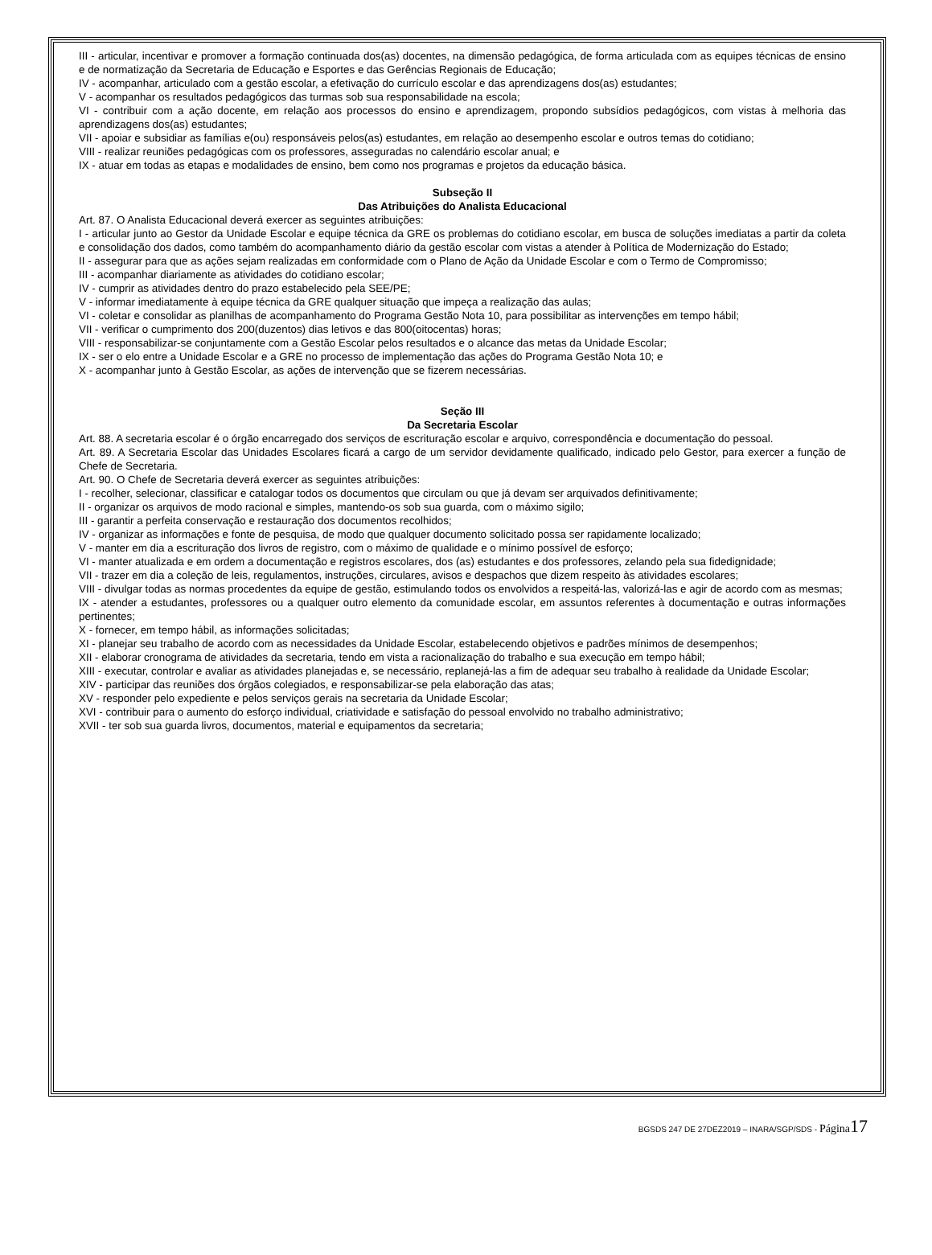III - articular, incentivar e promover a formação continuada dos(as) docentes, na dimensão pedagógica, de forma articulada com as equipes técnicas de ensino e de normatização da Secretaria de Educação e Esportes e das Gerências Regionais de Educação;
IV - acompanhar, articulado com a gestão escolar, a efetivação do currículo escolar e das aprendizagens dos(as) estudantes;
V - acompanhar os resultados pedagógicos das turmas sob sua responsabilidade na escola;
VI - contribuir com a ação docente, em relação aos processos do ensino e aprendizagem, propondo subsídios pedagógicos, com vistas à melhoria das aprendizagens dos(as) estudantes;
VII - apoiar e subsidiar as famílias e(ou) responsáveis pelos(as) estudantes, em relação ao desempenho escolar e outros temas do cotidiano;
VIII - realizar reuniões pedagógicas com os professores, asseguradas no calendário escolar anual; e
IX - atuar em todas as etapas e modalidades de ensino, bem como nos programas e projetos da educação básica.
Subseção II
Das Atribuições do Analista Educacional
Art. 87. O Analista Educacional deverá exercer as seguintes atribuições:
I - articular junto ao Gestor da Unidade Escolar e equipe técnica da GRE os problemas do cotidiano escolar, em busca de soluções imediatas a partir da coleta e consolidação dos dados, como também do acompanhamento diário da gestão escolar com vistas a atender à Política de Modernização do Estado;
II - assegurar para que as ações sejam realizadas em conformidade com o Plano de Ação da Unidade Escolar e com o Termo de Compromisso;
III - acompanhar diariamente as atividades do cotidiano escolar;
IV - cumprir as atividades dentro do prazo estabelecido pela SEE/PE;
V - informar imediatamente à equipe técnica da GRE qualquer situação que impeça a realização das aulas;
VI - coletar e consolidar as planilhas de acompanhamento do Programa Gestão Nota 10, para possibilitar as intervenções em tempo hábil;
VII - verificar o cumprimento dos 200(duzentos) dias letivos e das 800(oitocentas) horas;
VIII - responsabilizar-se conjuntamente com a Gestão Escolar pelos resultados e o alcance das metas da Unidade Escolar;
IX - ser o elo entre a Unidade Escolar e a GRE no processo de implementação das ações do Programa Gestão Nota 10; e
X - acompanhar junto à Gestão Escolar, as ações de intervenção que se fizerem necessárias.
Seção III
Da Secretaria Escolar
Art. 88. A secretaria escolar é o órgão encarregado dos serviços de escrituração escolar e arquivo, correspondência e documentação do pessoal.
Art. 89. A Secretaria Escolar das Unidades Escolares ficará a cargo de um servidor devidamente qualificado, indicado pelo Gestor, para exercer a função de Chefe de Secretaria.
Art. 90. O Chefe de Secretaria deverá exercer as seguintes atribuições:
I - recolher, selecionar, classificar e catalogar todos os documentos que circulam ou que já devam ser arquivados definitivamente;
II - organizar os arquivos de modo racional e simples, mantendo-os sob sua guarda, com o máximo sigilo;
III - garantir a perfeita conservação e restauração dos documentos recolhidos;
IV - organizar as informações e fonte de pesquisa, de modo que qualquer documento solicitado possa ser rapidamente localizado;
V - manter em dia a escrituração dos livros de registro, com o máximo de qualidade e o mínimo possível de esforço;
VI - manter atualizada e em ordem a documentação e registros escolares, dos (as) estudantes e dos professores, zelando pela sua fidedignidade;
VII - trazer em dia a coleção de leis, regulamentos, instruções, circulares, avisos e despachos que dizem respeito às atividades escolares;
VIII - divulgar todas as normas procedentes da equipe de gestão, estimulando todos os envolvidos a respeitá-las, valorizá-las e agir de acordo com as mesmas;
IX - atender a estudantes, professores ou a qualquer outro elemento da comunidade escolar, em assuntos referentes à documentação e outras informações pertinentes;
X - fornecer, em tempo hábil, as informações solicitadas;
XI - planejar seu trabalho de acordo com as necessidades da Unidade Escolar, estabelecendo objetivos e padrões mínimos de desempenhos;
XII - elaborar cronograma de atividades da secretaria, tendo em vista a racionalização do trabalho e sua execução em tempo hábil;
XIII - executar, controlar e avaliar as atividades planejadas e, se necessário, replanejá-las a fim de adequar seu trabalho à realidade da Unidade Escolar;
XIV - participar das reuniões dos órgãos colegiados, e responsabilizar-se pela elaboração das atas;
XV - responder pelo expediente e pelos serviços gerais na secretaria da Unidade Escolar;
XVI - contribuir para o aumento do esforço individual, criatividade e satisfação do pessoal envolvido no trabalho administrativo;
XVII - ter sob sua guarda livros, documentos, material e equipamentos da secretaria;
BGSDS 247 DE 27DEZ2019 – INARA/SGP/SDS - Página 17